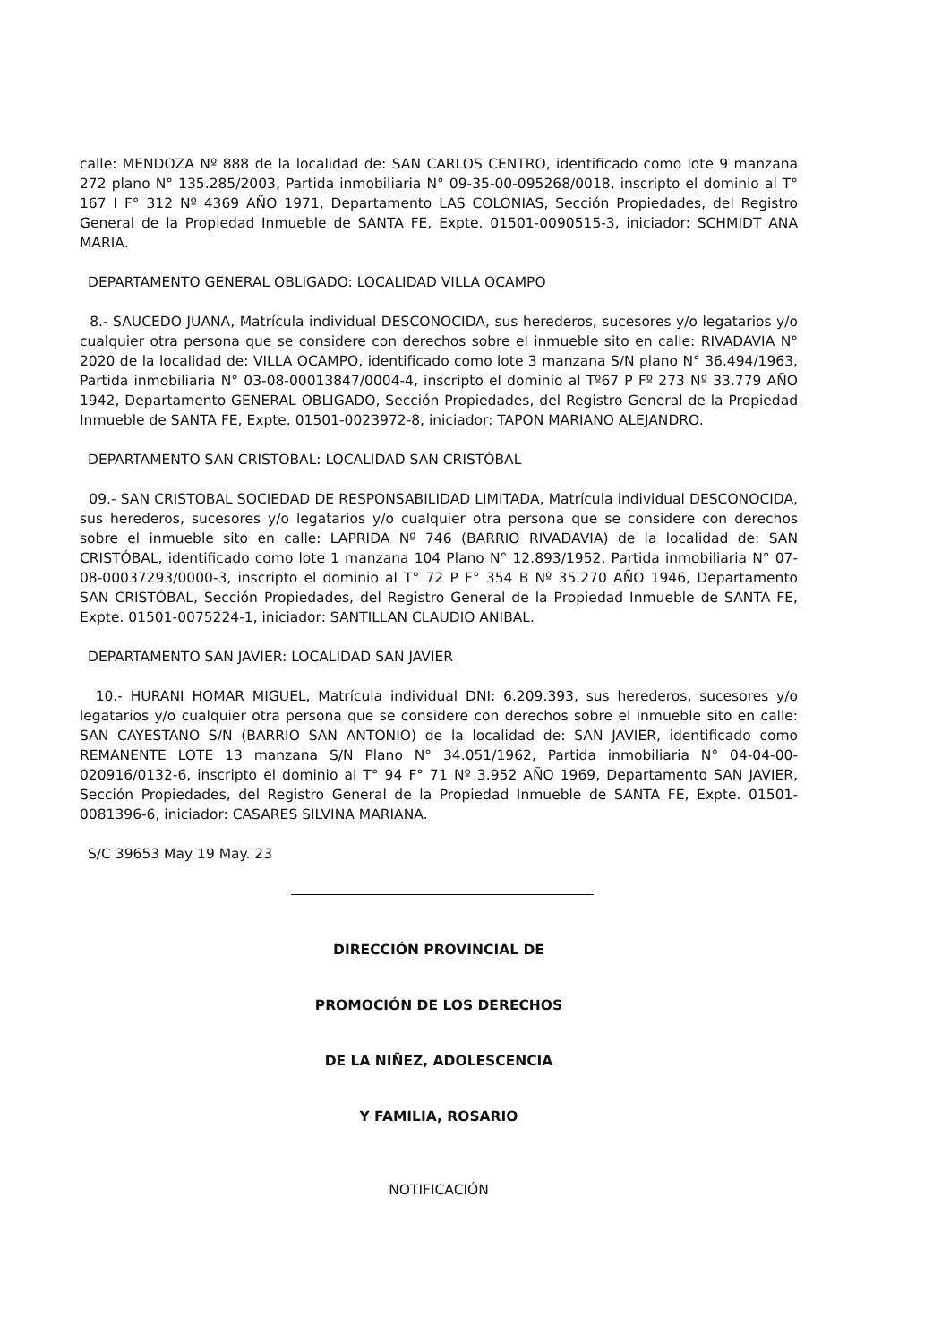calle: MENDOZA Nº 888 de la localidad de: SAN CARLOS CENTRO, identificado como lote 9 manzana 272 plano N° 135.285/2003, Partida inmobiliaria N° 09-35-00-095268/0018, inscripto el dominio al T° 167 I F° 312 Nº 4369 AÑO 1971, Departamento LAS COLONIAS, Sección Propiedades, del Registro General de la Propiedad Inmueble de SANTA FE, Expte. 01501-0090515-3, iniciador: SCHMIDT ANA MARIA.
DEPARTAMENTO GENERAL OBLIGADO: LOCALIDAD VILLA OCAMPO
8.- SAUCEDO JUANA, Matrícula individual DESCONOCIDA, sus herederos, sucesores y/o legatarios y/o cualquier otra persona que se considere con derechos sobre el inmueble sito en calle: RIVADAVIA N° 2020 de la localidad de: VILLA OCAMPO, identificado como lote 3 manzana S/N plano N° 36.494/1963, Partida inmobiliaria N° 03-08-00013847/0004-4, inscripto el dominio al Tº67 P Fº 273 Nº 33.779 AÑO 1942, Departamento GENERAL OBLIGADO, Sección Propiedades, del Registro General de la Propiedad Inmueble de SANTA FE, Expte. 01501-0023972-8, iniciador: TAPON MARIANO ALEJANDRO.
DEPARTAMENTO SAN CRISTOBAL: LOCALIDAD SAN CRISTÓBAL
09.- SAN CRISTOBAL SOCIEDAD DE RESPONSABILIDAD LIMITADA, Matrícula individual DESCONOCIDA, sus herederos, sucesores y/o legatarios y/o cualquier otra persona que se considere con derechos sobre el inmueble sito en calle: LAPRIDA Nº 746 (BARRIO RIVADAVIA) de la localidad de: SAN CRISTÓBAL, identificado como lote 1 manzana 104 Plano N° 12.893/1952, Partida inmobiliaria N° 07-08-00037293/0000-3, inscripto el dominio al T° 72 P F° 354 B Nº 35.270 AÑO 1946, Departamento SAN CRISTÓBAL, Sección Propiedades, del Registro General de la Propiedad Inmueble de SANTA FE, Expte. 01501-0075224-1, iniciador: SANTILLAN CLAUDIO ANIBAL.
DEPARTAMENTO SAN JAVIER: LOCALIDAD SAN JAVIER
10.- HURANI HOMAR MIGUEL, Matrícula individual DNI: 6.209.393, sus herederos, sucesores y/o legatarios y/o cualquier otra persona que se considere con derechos sobre el inmueble sito en calle: SAN CAYESTANO S/N (BARRIO SAN ANTONIO) de la localidad de: SAN JAVIER, identificado como REMANENTE LOTE 13 manzana S/N Plano N° 34.051/1962, Partida inmobiliaria N° 04-04-00-020916/0132-6, inscripto el dominio al T° 94 F° 71 Nº 3.952 AÑO 1969, Departamento SAN JAVIER, Sección Propiedades, del Registro General de la Propiedad Inmueble de SANTA FE, Expte. 01501-0081396-6, iniciador: CASARES SILVINA MARIANA.
S/C 39653 May 19 May. 23
DIRECCIÓN PROVINCIAL DE
PROMOCIÓN DE LOS DERECHOS
DE LA NIÑEZ, ADOLESCENCIA
Y FAMILIA, ROSARIO
NOTIFICACIÓN